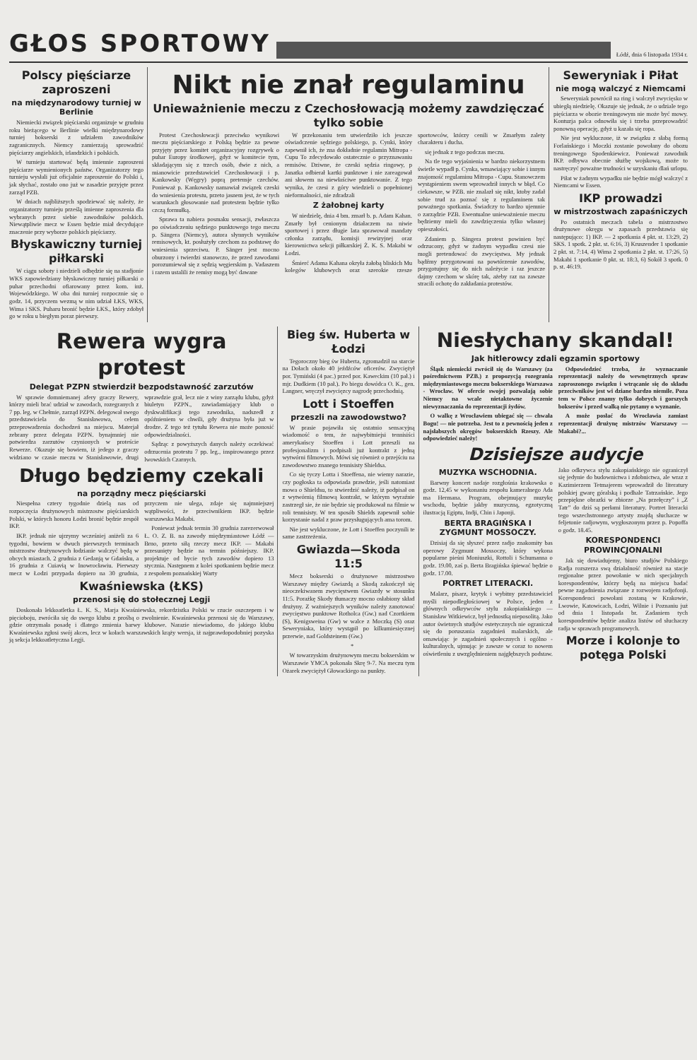GŁOS SPORTOWY
Łódź, dnia 6 listopada 1934 r.
Polscy pięściarze zaproszeni
na międzynarodowy turniej w Berlinie
Niemiecki związek pięściarski organizuje w grudniu roku bieżącego w Berlinie wielki międzynarodowy turniej bokserski z udziałem zawodników zagranicznych. Niemcy zamierzają sprowadzić pięściarzy angielskich, irlandzkich i polskich.
W turnieju startować będą imiennie zaproszeni pięściarze wymienionych państw. Organizatorzy tego turnieju wysłali już oficjalnie zaproszenie do Polski i, jak słychać, zostało ono już w zasadzie przyjęte przez zarząd PZB.
W dniach najbliższych spodziewać się należy, że organizatorzy turnieju prześlą imienne zaproszenia dla wybranych przez siebie zawodników polskich. Niewątpliwie mecz w Essen będzie miał decydujące znaczenie przy wyborze polskich pięściarzy.
Błyskawiczny turniej piłkarski
W ciągu soboty i niedzieli odbędzie się na stadjonie WKS zapowiedziany błyskawiczny turniej piłkarski o puhar przechodni ofiarowany przez kom. inż. Wojewódzkiego. W oba dni turniej rozpocznie się o godz. 14, przyczem wezmą w nim udział ŁKS, WKS, Wima i SKS. Puharu bronić będzie ŁKS., który zdobył go w roku u biegłym poraz pierwszy.
Nikt nie znał regulaminu
Unieważnienie meczu z Czechosłowacją możemy zawdzięczać tylko sobie
Protest Czechosłowacji przeciwko wynikowi meczu pięściarskiego z Polską będzie za pewne przyjęty przez komitet organizacyjny rozgrywek o puhar Europy środkowej, gdyż w komitecie tym, składającym się z trzech osób, dwie z nich, a mianowicie przedstawiciel Czechosłowacji i p. Kankowsky (Węgry) poprą pretensje czechów. Ponieważ p. Kankowsky namawiał związek czeski do wniesienia protestu, przeto jasnem jest, że w tych warunkach głosowanie nad protestem będzie tylko czczą formułką.
Sprawa ta nabiera posmaku sensacji, zwłaszcza po oświadczeniu sędziego punktowego tego meczu p. Sängera (Niemcy), autora słynnych wyników remisowych, kt. posłużyły czechom za podstawę do wniesienia sprzeciwu. P. Sänger jest mocno oburzony i twierdzi stanowczo, że przed zawodami porozumiewał się z sędzią węgierskim p. Vadaszem i razem ustalili że remisy mogą być dawane
W przekonaniu tem utwierdziło ich jeszcze oświadczenie sędziego polskiego, p. Cynki, który zapewnił ich, że zna dokładnie regulamin Mitropa - Cupu To zdecydowało ostatecznie o przyznawaniu remisów. Dziwne, że czeski sędzia ringowy, p Janatka odbierał kartki punktowe i nie zareagował ani słowem na niewłaściwe punktowanie. Z tego wynika, że czesi z góry wiedzieli o popełnionej nieformalności, nie zdradzali
Z żałobnej karty
W niedzielę, dnia 4 bm. zmarł b. p. Adam Kahan. Zmarły był cenionym działaczem na niwie sportowej i przez długie lata sprawował mandaty członka zarządu, komisji rewizyjnej oraz kierownictwa sekcji piłkarskiej Ż. K. S. Makabi w Łodzi.
Śmierć Adama Kahana okryła żałobą bliskich Mu kolegów klubowych oraz szerokie rzesze sportowców, którzy cenili w Zmarłym zalety charakteru i ducha.
się jednak z tego podczas meczu.
Na tle tego wyjaśnienia w bardzo niekorzystnem świetle wypadł p. Cynka, wmawiający sobie i innym znajomość regulaminu Mitropa - Cupu. Stanowczem wystąpieniem swem wprowadził innych w błąd. Co ciekawsze, w PZB. nie znalazł się nikt, ktoby zadał sobie trud za poznać się z regulaminem tak poważnego spotkania. Świadczy to bardzo ujemnie o zarządzie PZB. Ewentualne unieważnienie meczu będziemy mieli do zawdzięczenia tylko własnej opieszałości.
Zdaniem p. Sängera protest powinien być odrzucony, gdyż w żadnym wypadku czesi nie mogli pretendować do zwycięstwa. My jednak bądźmy przygotowani na powtórzenie zawodów, przygotujmy się do nich należycie i raz jeszcze dajmy czechom w skórę tak, ażeby raz na zawsze stracili ochotę do zakładania protestów.
Seweryniak i Piłat
nie mogą walczyć z Niemcami
Seweryniak powrócił na ring i walczył zwycięsko w ubiegłą niedzielę. Okazuje się jednak, że o udziale tego pięściarza w obozie treningowym nie może być mowy. Kontuzja palca odnowiła się i trzeba przeprowadzić ponowną operację, gdyż u kazała się ropa.
Nie jest wykluczone, iż w związku z słabą formą Forlańskiego i Moczki zostanie powołany do obozu treningowego Spodenkiewicz. Ponieważ zawodnik IKP. odbywa obecnie służbę wojskową, może to nastręczyć poważne trudności w uzyskaniu dlań urlopu.
Piłat w żadnym wypadku nie będzie mógł walczyć z Niemcami w Essen.
IKP prowadzi
w mistrzostwach zapaśniczych
Po ostatnich meczach tabela o mistrzostwo drużynowe okręgu w zapasach przedstawia się następująco: 1) IKP. — 2 spotkania 4 pkt. st. 13:29, 2) SKS. 1 spotk. 2 pkt. st. 6:16, 3) Kruszender 1 spotkanie 2 pkt. st. 7:14, 4) Wima 2 spotkania 2 pkt. st. 17:26, 5) Makabi 1 spotkanie 0 pkt. st. 18:3, 6) Sokół 3 spotk. 0 p. st. 46:19.
Rewera wygra protest
Delegat PZPN stwierdził bezpodstawność zarzutów
W sprawie domniemanej afery graczy Rewery, którzy mieli brać udział w zawodach, rozegranych z 7 pp. leg. w Chełmie, zarząd PZPN. delegował swego przedstawiciela do Stanisławowa, celem przeprowadzenia dochodzeń na miejscu. Materjał zebrany przez delegata PZPN. bynajmniej nie potwierdza zarzutów czynionych w proteście Rewerze. Okazuje się bowiem, iż jedego z graczy widziano w czasie meczu w Stanisławowie, drugi wprawdzie grał, lecz nie z winy zarządu klubu, gdyż biuletyn PZPN., zawiadamiający klub o dyskwalifikacji tego zawodnika, nadszedł z opóźnieniem w chwili, gdy drużyna była już w drodze. Z tego też tytułu Rewera nie może ponosić odpowiedzialności.
Sądząc z powyższych danych należy oczekiwać odrzucenia protestu 7 pp. leg., inspirowanego przez lwowskich Czarnych.
Długo będziemy czekali
na porządny mecz pięściarski
Niespełna cztery tygodnie dzielą nas od rozpoczęcia drużynowych mistrzostw pięściarskich Polski, w których honoru Łodzi bronić będzie zespół IKP.
IKP. jednak nie ujrzymy wcześniej aniżeli za 6 tygodni, bowiem w dwuch pierwszych terminach mistrzostw drużynowych łodzianie walczyć będą w obcych miastach. 2 grudnia z Gedanją w Gdańsku, a 16 grudnia z Cuiavią w Inowrocławiu. Pierwszy mecz w Łodzi przypada dopiero na 30 grudnia, przyczem nie ulega, zdaje się najmniejszej wątpliwości, że przeciwnikiem IKP. będzie warszawska Makabi.
Ponieważ jednak termin 30 grudnia zarezerwował Ł. O. Z. B. na zawody międzymiastowe Łódź — Brno, przeto siłą rzeczy mecz IKP. — Makabi przesunięty będzie na termin późniejszy. IKP. projektuje od bycie tych zawodów dopiero 13 stycznia. Następnem z kolei spotkaniem będzie mecz z zespołem poznańskiej Warty
Kwaśniewska (ŁKS)
przenosi się do stołecznej Legji
Doskonała lekkoatletka Ł. K. S., Marja Kwaśniewska, rekordzistka Polski w rzucie oszczepem i w pięcioboju, zwróciła się do swego klubu z prośbą o zwolnienie. Kwaśniewska przenosi się do Warszawy, gdzie otrzymała posadę i dlatego zmienia barwy klubowe. Narazie niewiadomo, do jakiego klubu Kwaśniewska zgłosi swój akces, lecz w kołach warszawskich krąży wersja, iż najprawdopodobniej pozyska ją sekcja lekkoatletyczna Legji.
Bieg św. Huberta w Łodzi
Tegoroczny bieg św Huberta, zgromadził na starcie na Dołach około 40 jeźdźców oficerów. Zwyciężył por. Tymiński (4 pac.) przed por. Kaweckim (10 pał.) i mjr. Dudkiem (10 pał.). Po biegu dowódca O. K., gen. Langner, wręczył zwycięzcy nagrodę przechodnią.
Lott i Stoeffen
przeszli na zawodowstwo?
W prasie pojawiła się ostatnio sensacyjną wiadomość o tem, że najwybitniejsi tennisiści amerykańscy Stoeffen i Lott przeszli na profesjonalizm i podpisali już kontrakt z jedną wytwórni filmowych. Mówi się również o przejściu na zawodowstwo znanego tennisisty Shieldsa.
Co się tyczy Lotta i Stoeffena, nie wiemy narazie, czy pogłoska ta odpowiada prawdzie, jeśli natomiast mowa o Shieldsu, to stwierdzić należy, iż podpisał on z wytwórnią filmową kontrakt, w którym wyraźnie zastrzegł sie, że nie będzie się produkował na filmie w roli tennisisty. W ten sposób Shields zapewnił sobie korzystanie nadal z praw przysługujących ama torom.
Nie jest wykluczone, że Lott i Stoeffen poczynili te same zastrzeżenia.
Gwiazda—Skoda 11:5
Mecz bokserski o drużynowe mistrzostwo Warszawy między Gwiazdą a Skodą zakończył się nieoczekiwanem zwycięstwem Gwiazdy w stosunku 11:5. Porażkę Skody tłumaczy mocno osłabiony skład drużyny. Z ważniejszych wyników należy zanotować zwycięstwo punktowe Rotholca (Gw.) nad Czortkiem (S), Kenigsweina (Gw) w walce z Moczką (S) oraz Seweryniaka, który wystąpił po kilkumiesięcznej przerwie, nad Goldsteinem (Gw.)
*
W towarzyskim drużynowym meczu bokserskim w Warszawie YMCA pokonała Skrę 9-7. Na meczu tym Ożarek zwyciężył Głowackiego na punkty.
Niesłychany skandal!
Jak hitlerowcy zdali egzamin sportowy
Śląsk niemiecki zwrócił się do Warszawy (za pośrednictwem PZB.) z propozycją rozegrania międzymiastowego meczu bokserskiego Warszawa - Wrocław. W ofercie swojej pozwalają sobie Niemcy na wcale nietaktowne życzenie niewyznaczania do reprezentacji żydów.
O walkę z Wrocławiem ubiegać się — chwała Bogu! — nie potrzeba. Jest to z pewnością jeden z najsłabszych okręgów bokserskich Rzeszy. Ale odpowiedzieć należy!
Odpowiedzieć trzeba, że wyznaczanie reprezentacji należy do wewnętrznych spraw zaproszonego związku i wtrącanie się do składu przeciwników jest wi dziane bardzo niemile. Poza tem w Polsce znamy tylko dobrych i gorszych bokserów i przed walką nie pytamy o wyznanie.
A może posłać do Wrocławia zamiast reprezentacji drużynę mistrzów Warszawy — Makabi?...
Dzisiejsze audycje
MUZYKA WSCHODNIA.
Barwny koncert nadaje rozgłośnia krakowska o godz. 12,45 w wykonaniu zespołu kameralnego Ada ma Hermana. Program, obejmujący muzykę wschodu, będzie jakby muzyczną, egzotyczną ilustracją Egiptu, Indji, Chin i Japonji.
BERTA BRAGIŃSKA I ZYGMUNT MOSSOCZY.
Dzisiaj da się słyszeć przez radjo znakomity bas operowy Zygmunt Mossoczy, który wykona popularne pieśni Moniuszki, Rottoli i Schumanna o godz. 19.00, zaś p. Berta Bragińska śpiewać będzie o godz. 17.00.
PORTRET LITERACKI.
Malarz, pisarz, krytyk i wybitny przedstawiciel myśli niepodległościowej w Polsce, jeden z głównych odkrywców stylu zakopiańskiego — Stanisław Witkiewicz, był jednostką nieposolitą. Jako autor świetnych studjów estetycznych nie ograniczał się do poruszania zagadnień malarskich, ale omawiając je zagadnień społecznych i ogólno - kulturalnych, ujmując je zawsze w coraz to nowem oświetleniu z uwzględnieniem najgłębszych podstaw. Jako odkrywca stylu zakopiańskiego nie ograniczył się jedynie do budownictwa i zdobnictwa, ale wraz z Kazimierzem Tetmajerem wprowadził do literatury polskiej gwarę góralską i podhale Tatrzańskie. Jego przepiękne obrazki w zbiorze „Na przełęczy” i „Z Tatr” do dziś są perłami literatury. Portret literacki tego wszechstronnego artysty znajdą słuchacze w feljetonie radjowym, wygłoszonym przez p. Popoffa o godz. 18.45.
KORESPONDENCI PROWINCJONALNI
Jak się dowiadujemy, biuro studjów Polskiego Radja rozszerza swą działalność również na stacje regjonalne przez powołanie w nich specjalnych korespondentów, którzy będą na miejscu badać pewne zagadnienia związane z rozwojem radjofonji. Korespondenci powołani zostaną w Krakowie, Lwowie, Katowicach, Łodzi, Wilnie i Poznaniu już od dnia 1 listopada br. Zadaniem tych korespondentów będzie analiza listów od słuchaczy radja w sprawach programowych.
Morze i kolonje to potęga Polski